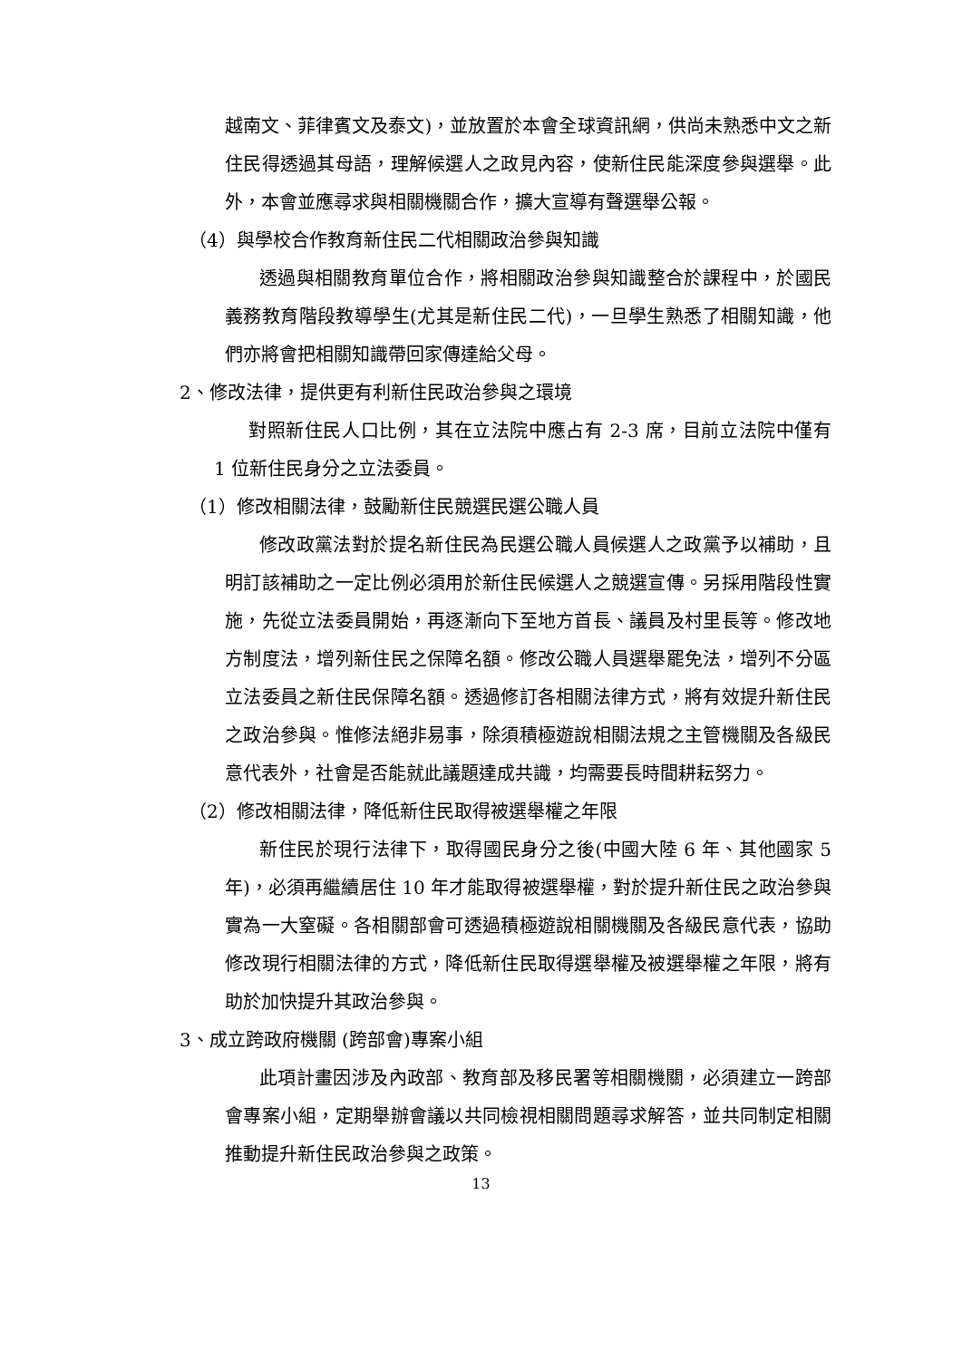越南文、菲律賓文及泰文)，並放置於本會全球資訊網，供尚未熟悉中文之新住民得透過其母語，理解候選人之政見內容，使新住民能深度參與選舉。此外，本會並應尋求與相關機關合作，擴大宣導有聲選舉公報。
（4）與學校合作教育新住民二代相關政治參與知識
透過與相關教育單位合作，將相關政治參與知識整合於課程中，於國民義務教育階段教導學生(尤其是新住民二代)，一旦學生熟悉了相關知識，他們亦將會把相關知識帶回家傳達給父母。
2、修改法律，提供更有利新住民政治參與之環境
對照新住民人口比例，其在立法院中應占有 2-3 席，目前立法院中僅有 1 位新住民身分之立法委員。
（1）修改相關法律，鼓勵新住民競選民選公職人員
修改政黨法對於提名新住民為民選公職人員候選人之政黨予以補助，且明訂該補助之一定比例必須用於新住民候選人之競選宣傳。另採用階段性實施，先從立法委員開始，再逐漸向下至地方首長、議員及村里長等。修改地方制度法，增列新住民之保障名額。修改公職人員選舉罷免法，增列不分區立法委員之新住民保障名額。透過修訂各相關法律方式，將有效提升新住民之政治參與。惟修法絕非易事，除須積極遊說相關法規之主管機關及各級民意代表外，社會是否能就此議題達成共識，均需要長時間耕耘努力。
（2）修改相關法律，降低新住民取得被選舉權之年限
新住民於現行法律下，取得國民身分之後(中國大陸 6 年、其他國家 5 年)，必須再繼續居住 10 年才能取得被選舉權，對於提升新住民之政治參與實為一大窒礙。各相關部會可透過積極遊說相關機關及各級民意代表，協助修改現行相關法律的方式，降低新住民取得選舉權及被選舉權之年限，將有助於加快提升其政治參與。
3、成立跨政府機關 (跨部會)專案小組
此項計畫因涉及內政部、教育部及移民署等相關機關，必須建立一跨部會專案小組，定期舉辦會議以共同檢視相關問題尋求解答，並共同制定相關推動提升新住民政治參與之政策。
13